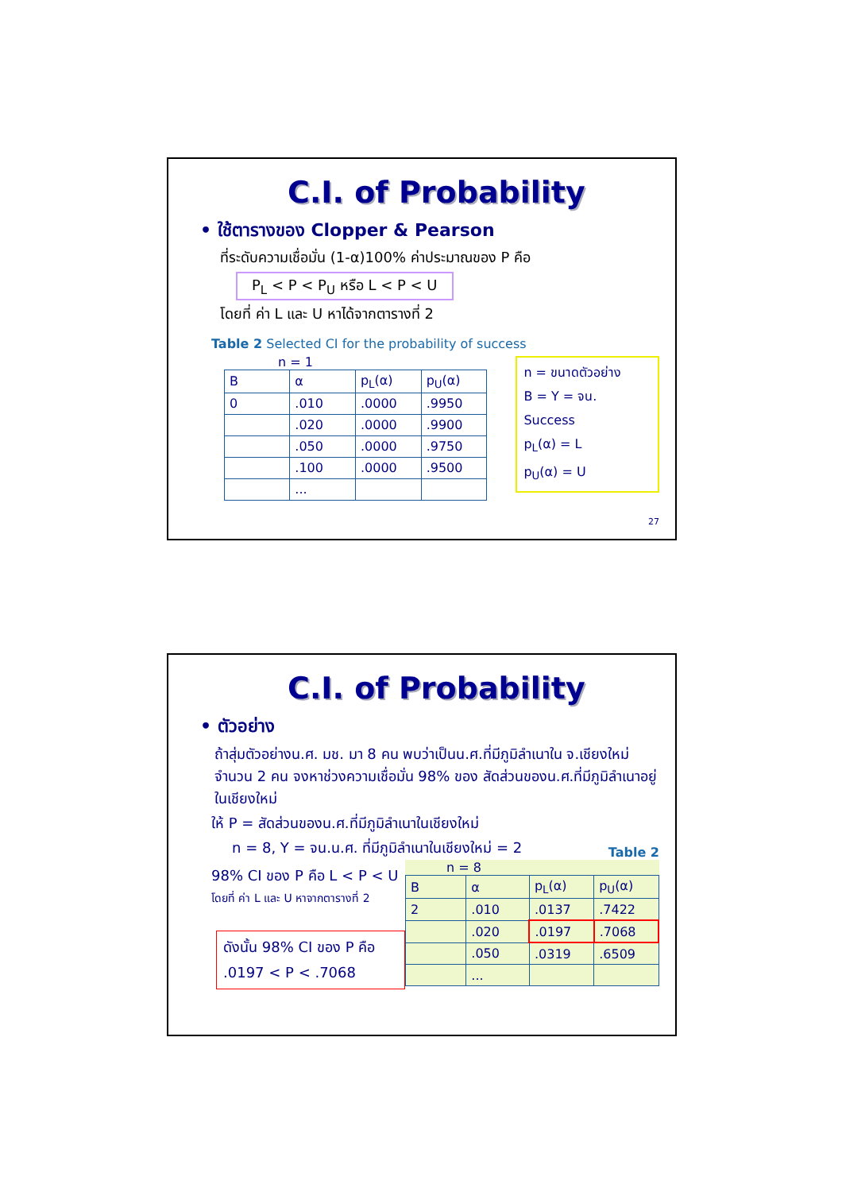C.I. of Probability
• ใช้ตารางของ Clopper & Pearson
ที่ระดับความเชื่อมั่น (1-α)100% ค่าประมาณของ P คือ
P<sub>L</sub> < P < P<sub>U</sub> หรือ L < P < U
โดยที่ ค่า L และ U หาได้จากตารางที่ 2
Table 2 Selected CI for the probability of success
n = 1
| B | α | p<sub>L</sub>(α) | p<sub>U</sub>(α) |
| 0 | .010 | .0000 | .9950 |
| | .020 | .0000 | .9900 |
| | .050 | .0000 | .9750 |
| | .100 | .0000 | .9500 |
| | ... | | |
n = ขนาดตัวอย่าง
B = Y = จน. Success
p<sub>L</sub>(α) = L
p<sub>U</sub>(α) = U
27
C.I. of Probability
• ตัวอย่าง
ถ้าสุ่มตัวอย่างน.ศ. มช. มา 8 คน พบว่าเป็นน.ศ.ที่มีภูมิลำเนาใน จ.เชียงใหม่ จำนวน 2 คน จงหาช่วงความเชื่อมั่น 98% ของ สัดส่วนของน.ศ.ที่มีภูมิลำเนาอยู่ในเชียงใหม่
ให้ P = สัดส่วนของน.ศ.ที่มีภูมิลำเนาในเชียงใหม่
n = 8, Y = จน.น.ศ. ที่มีภูมิลำเนาในเชียงใหม่ = 2
98% CI ของ P คือ L < P < U
โดยที่ ค่า L และ U หาจากตารางที่ 2
ดังนั้น 98% CI ของ P คือ
.0197 < P < .7068
Table 2
n = 8
| B | α | p<sub>L</sub>(α) | p<sub>U</sub>(α) |
| 2 | .010 | .0137 | .7422 |
| | .020 | .0197 | .7068 |
| | .050 | .0319 | .6509 |
| | ... | | |